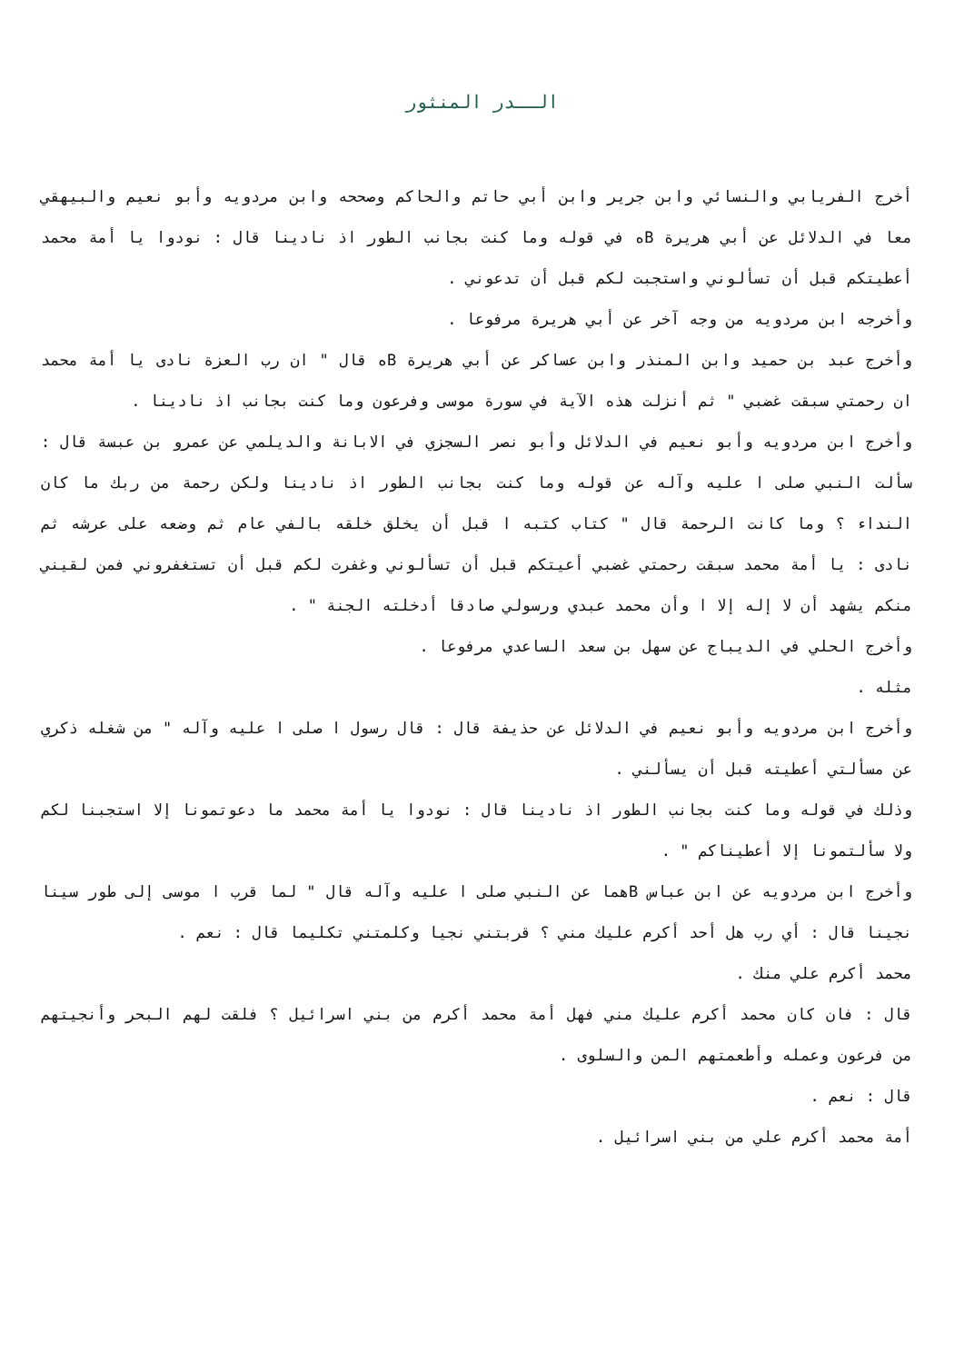الــدر المنثور
أخرج الفريابي والنسائي وابن جرير وابن أبي حاتم والحاكم وصححه وابن مردويه وأبو نعيم والبيهقي معا في الدلائل عن أبي هريرة Bه في قوله وما كنت بجانب الطور اذ نادينا قال : نودوا يا أمة محمد أعطيتكم قبل أن تسألوني واستجبت لكم قبل أن تدعوني .
وأخرجه ابن مردويه من وجه آخر عن أبي هريرة مرفوعا .
وأخرج عبد بن حميد وابن المنذر وابن عساكر عن أبي هريرة Bه قال " ان رب العزة نادى يا أمة محمد ان رحمتي سبقت غضبي " ثم أنزلت هذه الآية في سورة موسى وفرعون وما كنت بجانب اذ نادينا .
وأخرج ابن مردويه وأبو نعيم في الدلائل وأبو نصر السجزي في الابانة والديلمي عن عمرو بن عبسة قال : سألت النبي صلى ا عليه وآله عن قوله وما كنت بجانب الطور اذ نادينا ولكن رحمة من ربك ما كان النداء ؟ وما كانت الرحمة قال " كتاب كتبه ا قبل أن يخلق خلقه بالفي عام ثم وضعه على عرشه ثم نادى : يا أمة محمد سبقت رحمتي غضبي أعيتكم قبل أن تسألوني وغفرت لكم قبل أن تستغفروني فمن لقيني منكم يشهد أن لا إله إلا ا وأن محمد عبدي ورسولي صادقا أدخلته الجنة " .
وأخرج الحلي في الديباج عن سهل بن سعد الساعدي مرفوعا .
مثله .
وأخرج ابن مردويه وأبو نعيم في الدلائل عن حذيفة قال : قال رسول ا صلى ا عليه وآله " من شغله ذكري عن مسألتي أعطيته قبل أن يسألني .
وذلك في قوله وما كنت بجانب الطور اذ نادينا قال : نودوا يا أمة محمد ما دعوتمونا إلا استجبنا لكم ولا سألتمونا إلا أعطيناكم " .
وأخرج ابن مردويه عن ابن عباس Bهما عن النبي صلى ا عليه وآله قال " لما قرب ا موسى إلى طور سينا نجينا قال : أي رب هل أحد أكرم عليك مني ؟ قربتني نجيا وكلمتني تكليما قال : نعم .
محمد أكرم علي منك .
قال : فان كان محمد أكرم عليك مني فهل أمة محمد أكرم من بني اسرائيل ؟ فلقت لهم البحر وأنجيتهم من فرعون وعمله وأطعمتهم المن والسلوى .
قال : نعم .
أمة محمد أكرم علي من بني اسرائيل .